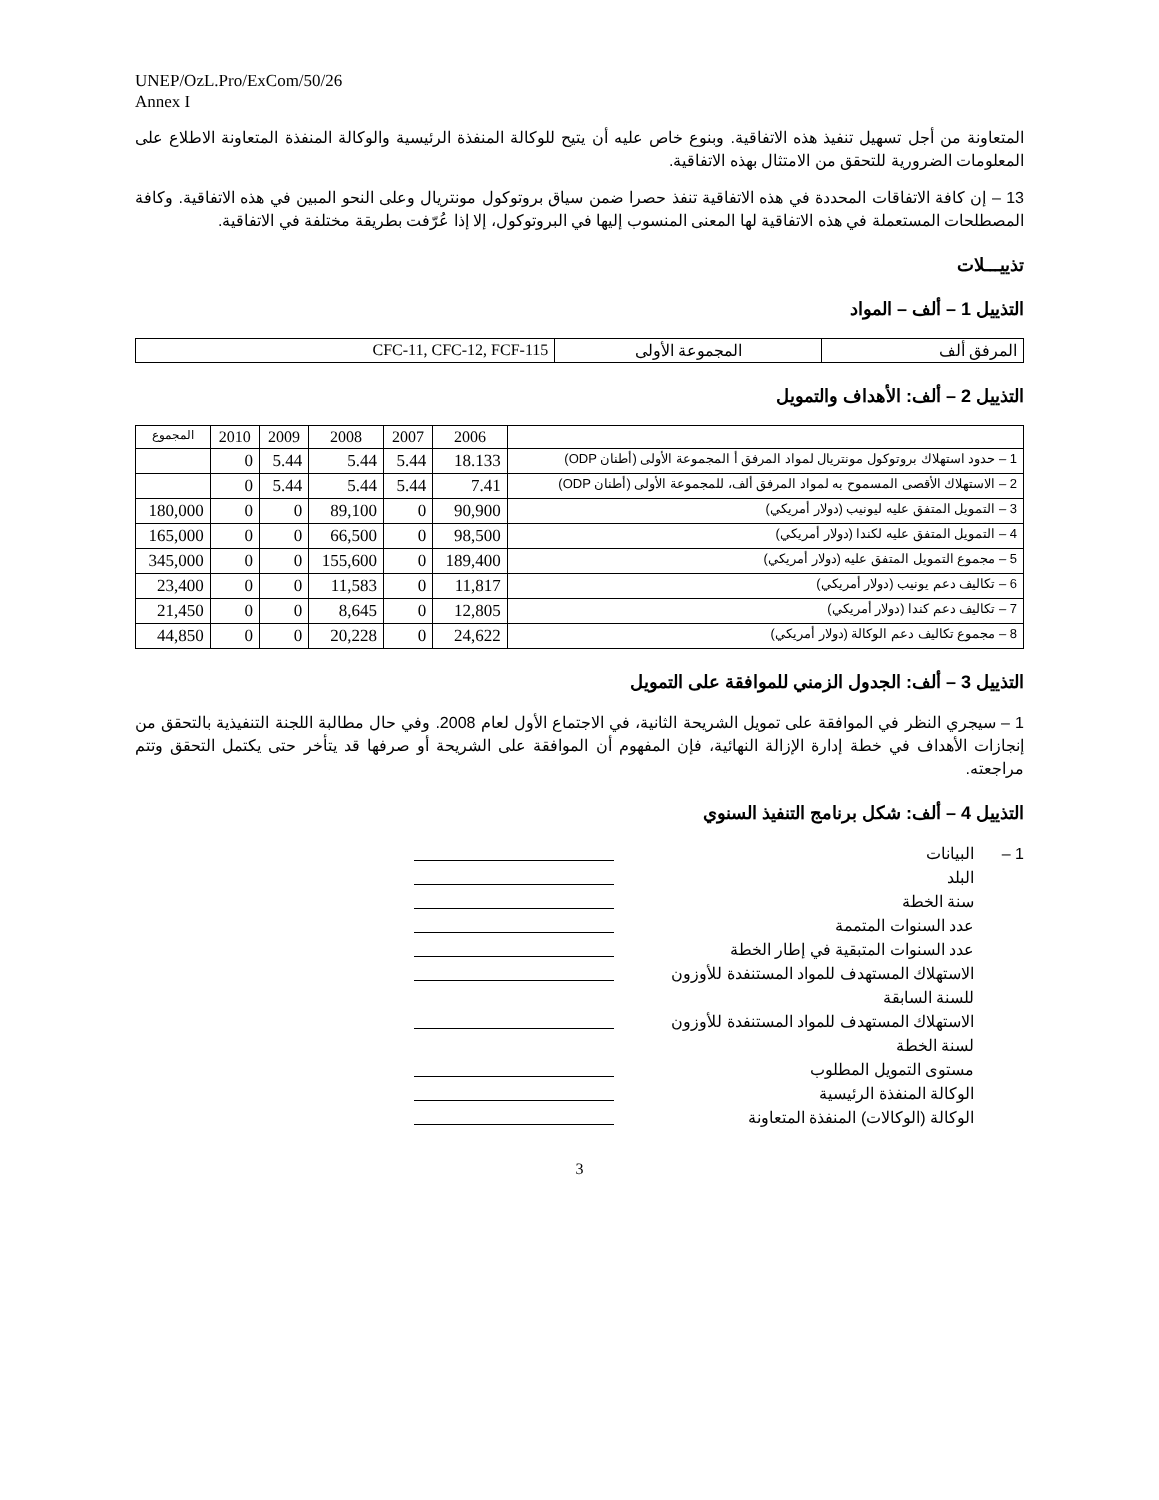UNEP/OzL.Pro/ExCom/50/26
Annex I
المتعاونة من أجل تسهيل تنفيذ هذه الاتفاقية. وبنوع خاص عليه أن يتيح للوكالة المنفذة الرئيسية والوكالة المنفذة المتعاونة الاطلاع على المعلومات الضرورية للتحقق من الامتثال بهذه الاتفاقية.
13 – إن كافة الاتفاقات المحددة في هذه الاتفاقية تنفذ حصرا ضمن سياق بروتوكول مونتريال وعلى النحو المبين في هذه الاتفاقية. وكافة المصطلحات المستعملة في هذه الاتفاقية لها المعنى المنسوب إليها في البروتوكول، إلا إذا عُرّفت بطريقة مختلفة في الاتفاقية.
تذييـــلات
التذييل 1 – ألف – المواد
| المرفق ألف | المجموعة الأولى | CFC-11, CFC-12, FCF-115 |
التذييل 2 – ألف: الأهداف والتمويل
| | 2006 | 2007 | 2008 | 2009 | 2010 | المجموع |
| --- | --- | --- | --- | --- | --- | --- |
| 1 – حدود استهلاك بروتوكول مونتريال لمواد المرفق أ المجموعة الأولى (أطنان ODP) | 18.133 | 5.44 | 5.44 | 5.44 | 0 | |
| 2 – الاستهلاك الأقصى المسموح به لمواد المرفق ألف، للمجموعة الأولى (أطنان ODP) | 7.41 | 5.44 | 5.44 | 5.44 | 0 | |
| 3 – التمويل المتفق عليه ليونيب (دولار أمريكي) | 90,900 | 0 | 89,100 | 0 | 0 | 180,000 |
| 4 – التمويل المتفق عليه لكندا (دولار أمريكي) | 98,500 | 0 | 66,500 | 0 | 0 | 165,000 |
| 5 – مجموع التمويل المتفق عليه (دولار أمريكي) | 189,400 | 0 | 155,600 | 0 | 0 | 345,000 |
| 6 – تكاليف دعم يونيب (دولار أمريكي) | 11,817 | 0 | 11,583 | 0 | 0 | 23,400 |
| 7 – تكاليف دعم كندا (دولار أمريكي) | 12,805 | 0 | 8,645 | 0 | 0 | 21,450 |
| 8 – مجموع تكاليف دعم الوكالة (دولار أمريكي) | 24,622 | 0 | 20,228 | 0 | 0 | 44,850 |
التذييل 3 – ألف: الجدول الزمني للموافقة على التمويل
1 – سيجري النظر في الموافقة على تمويل الشريحة الثانية، في الاجتماع الأول لعام 2008. وفي حال مطالبة اللجنة التنفيذية بالتحقق من إنجازات الأهداف في خطة إدارة الإزالة النهائية، فإن المفهوم أن الموافقة على الشريحة أو صرفها قد يتأخر حتى يكتمل التحقق وتتم مراجعته.
التذييل 4 – ألف: شكل برنامج التنفيذ السنوي
1 – البيانات
البلد
سنة الخطة
عدد السنوات المتممة
عدد السنوات المتبقية في إطار الخطة
الاستهلاك المستهدف للمواد المستنفدة للأوزون للسنة السابقة
الاستهلاك المستهدف للمواد المستنفدة للأوزون لسنة الخطة
مستوى التمويل المطلوب
الوكالة المنفذة الرئيسية
الوكالة (الوكالات) المنفذة المتعاونة
3